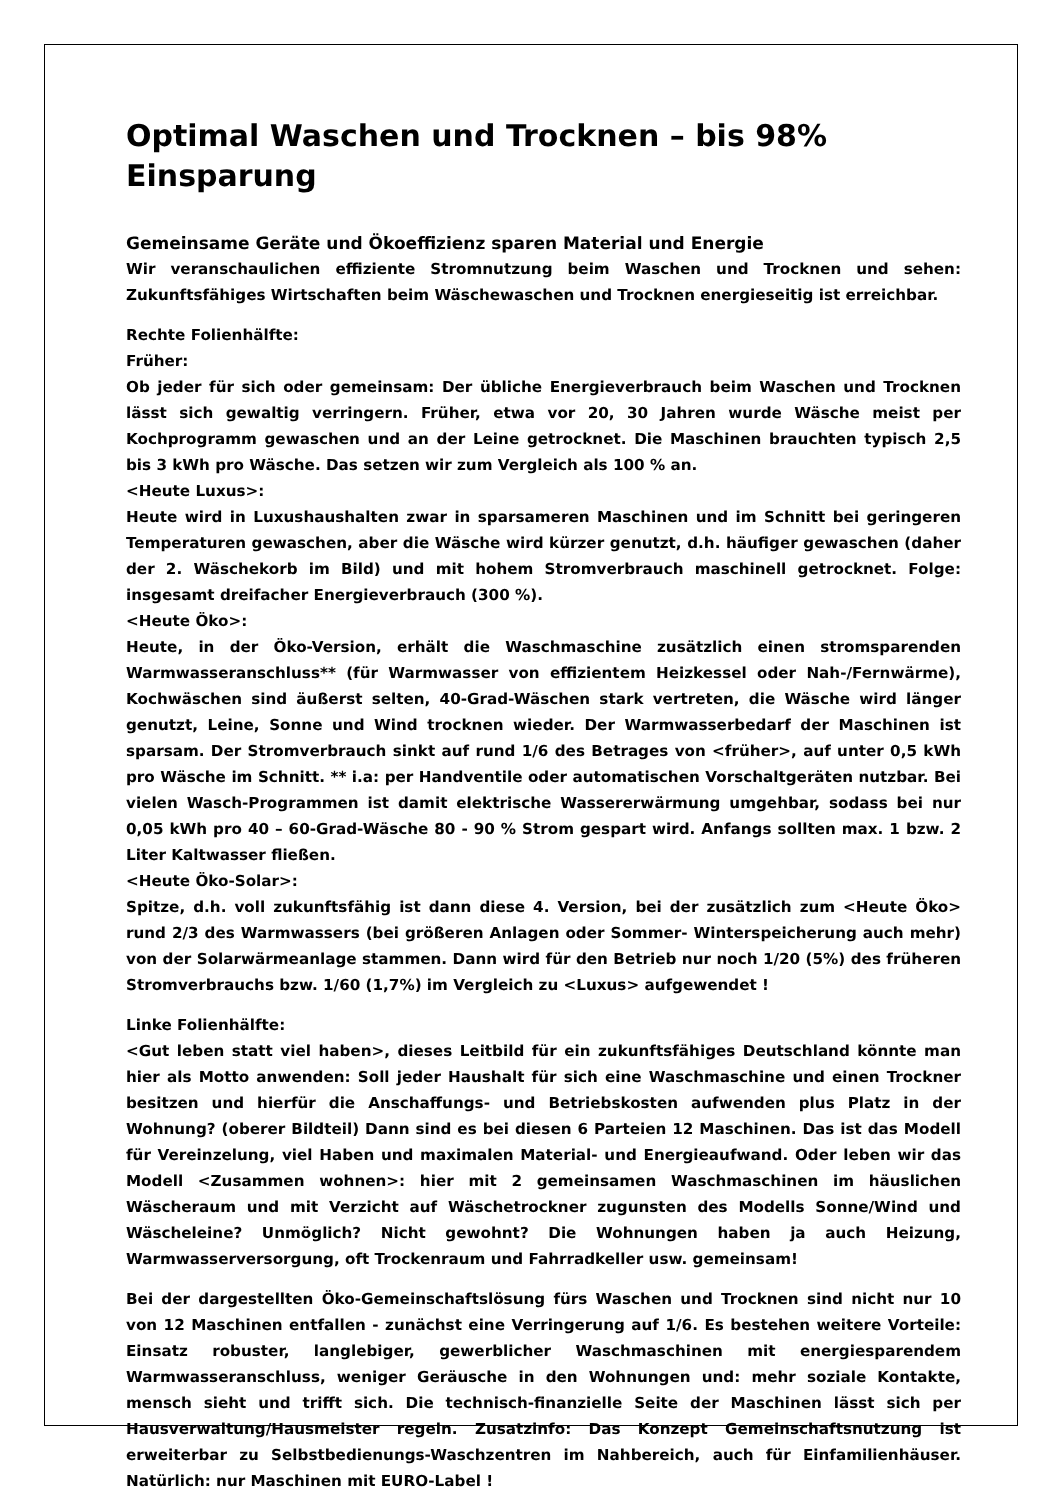Optimal Waschen und Trocknen – bis 98% Einsparung
Gemeinsame Geräte und Ökoeffizienz sparen Material und Energie
Wir veranschaulichen effiziente Stromnutzung beim Waschen und Trocknen und sehen: Zukunftsfähiges Wirtschaften beim Wäschewaschen und Trocknen energieseitig ist erreichbar.
Rechte Folienhälfte:
Früher:
Ob jeder für sich oder gemeinsam: Der übliche Energieverbrauch beim Waschen und Trocknen lässt sich gewaltig verringern. Früher, etwa vor 20, 30 Jahren wurde Wäsche meist per Kochprogramm gewaschen und an der Leine getrocknet. Die Maschinen brauchten typisch 2,5 bis 3 kWh pro Wäsche. Das setzen wir zum Vergleich als 100 % an.
<Heute Luxus>:
Heute wird in Luxushaushalten zwar in sparsameren Maschinen und im Schnitt bei geringeren Temperaturen gewaschen, aber die Wäsche wird kürzer genutzt, d.h. häufiger gewaschen (daher der 2. Wäschekorb im Bild) und mit hohem Stromverbrauch maschinell getrocknet. Folge: insgesamt dreifacher Energieverbrauch (300 %).
<Heute Öko>:
Heute, in der Öko-Version, erhält die Waschmaschine zusätzlich einen stromsparenden Warmwasseranschluss** (für Warmwasser von effizientem Heizkessel oder Nah-/Fernwärme), Kochwäschen sind äußerst selten, 40-Grad-Wäschen stark vertreten, die Wäsche wird länger genutzt, Leine, Sonne und Wind trocknen wieder. Der Warmwasserbedarf der Maschinen ist sparsam. Der Stromverbrauch sinkt auf rund 1/6 des Betrages von <früher>, auf unter 0,5 kWh pro Wäsche im Schnitt. ** i.a: per Handventile oder automatischen Vorschaltgeräten nutzbar. Bei vielen Wasch-Programmen ist damit elektrische Wassererwärmung umgehbar, sodass bei nur 0,05 kWh pro 40 – 60-Grad-Wäsche 80 - 90 % Strom gespart wird. Anfangs sollten max. 1 bzw. 2 Liter Kaltwasser fließen.
<Heute Öko-Solar>:
Spitze, d.h. voll zukunftsfähig ist dann diese 4. Version, bei der zusätzlich zum <Heute Öko> rund 2/3 des Warmwassers (bei größeren Anlagen oder Sommer- Winterspeicherung auch mehr) von der Solarwärmeanlage stammen. Dann wird für den Betrieb nur noch 1/20 (5%) des früheren Stromverbrauchs bzw. 1/60 (1,7%) im Vergleich zu <Luxus> aufgewendet !
Linke Folienhälfte:
<Gut leben statt viel haben>, dieses Leitbild für ein zukunftsfähiges Deutschland könnte man hier als Motto anwenden: Soll jeder Haushalt für sich eine Waschmaschine und einen Trockner besitzen und hierfür die Anschaffungs- und Betriebskosten aufwenden plus Platz in der Wohnung? (oberer Bildteil) Dann sind es bei diesen 6 Parteien 12 Maschinen. Das ist das Modell für Vereinzelung, viel Haben und maximalen Material- und Energieaufwand. Oder leben wir das Modell <Zusammen wohnen>: hier mit 2 gemeinsamen Waschmaschinen im häuslichen Wäscheraum und mit Verzicht auf Wäschetrockner zugunsten des Modells Sonne/Wind und Wäscheleine? Unmöglich? Nicht gewohnt? Die Wohnungen haben ja auch Heizung, Warmwasserversorgung, oft Trockenraum und Fahrradkeller usw. gemeinsam!
Bei der dargestellten Öko-Gemeinschaftslösung fürs Waschen und Trocknen sind nicht nur 10 von 12 Maschinen entfallen - zunächst eine Verringerung auf 1/6. Es bestehen weitere Vorteile: Einsatz robuster, langlebiger, gewerblicher Waschmaschinen mit energiesparendem Warmwasseranschluss, weniger Geräusche in den Wohnungen und: mehr soziale Kontakte, mensch sieht und trifft sich. Die technisch-finanzielle Seite der Maschinen lässt sich per Hausverwaltung/Hausmeister regeln. Zusatzinfo: Das Konzept Gemeinschaftsnutzung ist erweiterbar zu Selbstbedienungs-Waschzentren im Nahbereich, auch für Einfamilienhäuser. Natürlich: nur Maschinen mit EURO-Label !